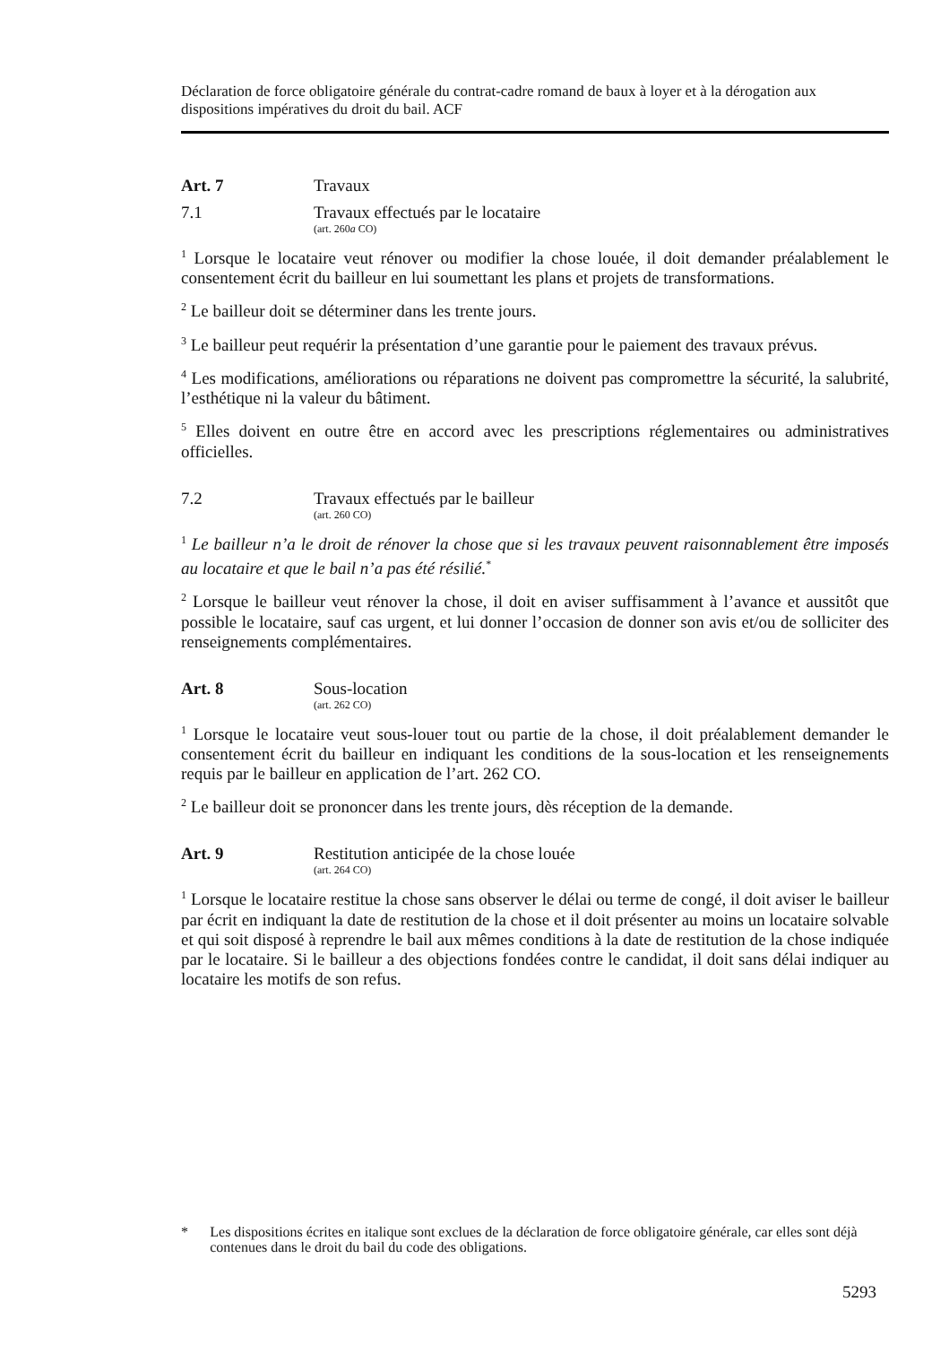Déclaration de force obligatoire générale du contrat-cadre romand de baux à loyer et à la dérogation aux dispositions impératives du droit du bail. ACF
Art. 7 Travaux
7.1 Travaux effectués par le locataire
(art. 260a CO)
<sup>1</sup> Lorsque le locataire veut rénover ou modifier la chose louée, il doit demander préalablement le consentement écrit du bailleur en lui soumettant les plans et projets de transformations.
<sup>2</sup> Le bailleur doit se déterminer dans les trente jours.
<sup>3</sup> Le bailleur peut requérir la présentation d’une garantie pour le paiement des travaux prévus.
<sup>4</sup> Les modifications, améliorations ou réparations ne doivent pas compromettre la sécurité, la salubrité, l’esthétique ni la valeur du bâtiment.
<sup>5</sup> Elles doivent en outre être en accord avec les prescriptions réglementaires ou administratives officielles.
7.2 Travaux effectués par le bailleur
(art. 260 CO)
<sup>1</sup> Le bailleur n’a le droit de rénover la chose que si les travaux peuvent raisonnablement être imposés au locataire et que le bail n’a pas été résilié.<sup>*</sup>
<sup>2</sup> Lorsque le bailleur veut rénover la chose, il doit en aviser suffisamment à l’avance et aussitôt que possible le locataire, sauf cas urgent, et lui donner l’occasion de donner son avis et/ou de solliciter des renseignements complémentaires.
Art. 8 Sous-location
(art. 262 CO)
<sup>1</sup> Lorsque le locataire veut sous-louer tout ou partie de la chose, il doit préalablement demander le consentement écrit du bailleur en indiquant les conditions de la sous-location et les renseignements requis par le bailleur en application de l’art. 262 CO.
<sup>2</sup> Le bailleur doit se prononcer dans les trente jours, dès réception de la demande.
Art. 9 Restitution anticipée de la chose louée
(art. 264 CO)
<sup>1</sup> Lorsque le locataire restitue la chose sans observer le délai ou terme de congé, il doit aviser le bailleur par écrit en indiquant la date de restitution de la chose et il doit présenter au moins un locataire solvable et qui soit disposé à reprendre le bail aux mêmes conditions à la date de restitution de la chose indiquée par le locataire. Si le bailleur a des objections fondées contre le candidat, il doit sans délai indiquer au locataire les motifs de son refus.
* Les dispositions écrites en italique sont exclues de la déclaration de force obligatoire générale, car elles sont déjà contenues dans le droit du bail du code des obligations.
5293